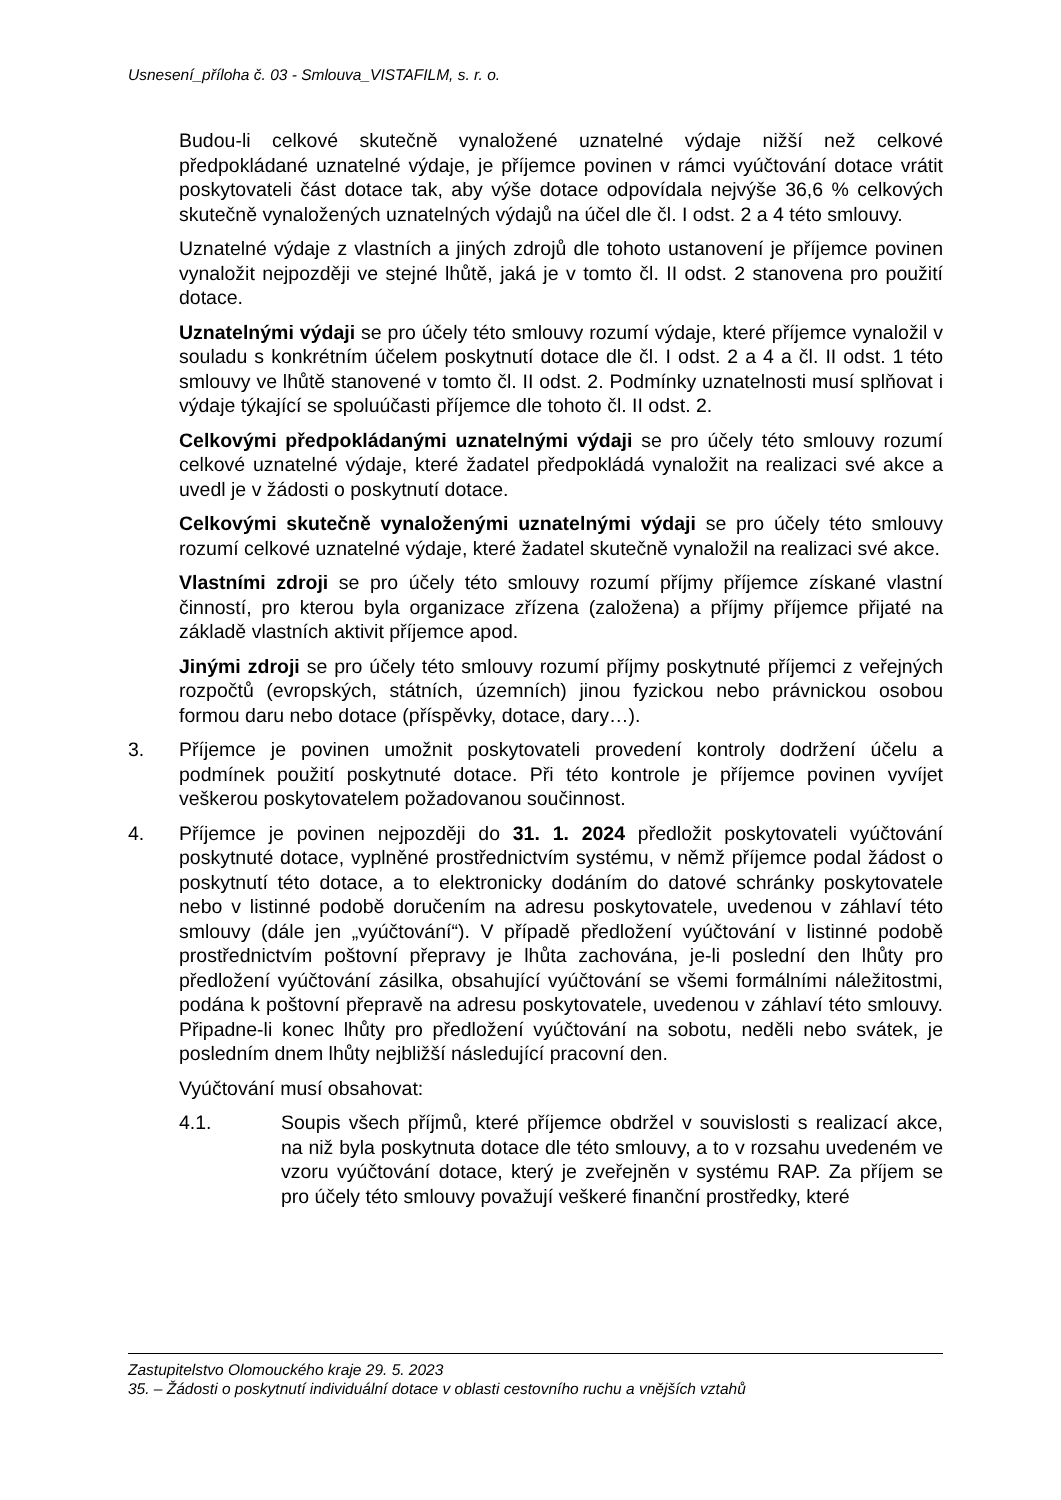Usnesení_příloha č. 03 - Smlouva_VISTAFILM, s. r. o.
Budou-li celkové skutečně vynaložené uznatelné výdaje nižší než celkové předpokládané uznatelné výdaje, je příjemce povinen v rámci vyúčtování dotace vrátit poskytovateli část dotace tak, aby výše dotace odpovídala nejvýše 36,6 % celkových skutečně vynaložených uznatelných výdajů na účel dle čl. I odst. 2 a 4 této smlouvy.
Uznatelné výdaje z vlastních a jiných zdrojů dle tohoto ustanovení je příjemce povinen vynaložit nejpozději ve stejné lhůtě, jaká je v tomto čl. II odst. 2 stanovena pro použití dotace.
Uznatelnými výdaji se pro účely této smlouvy rozumí výdaje, které příjemce vynaložil v souladu s konkrétním účelem poskytnutí dotace dle čl. I odst. 2 a 4 a čl. II odst. 1 této smlouvy ve lhůtě stanovené v tomto čl. II odst. 2. Podmínky uznatelnosti musí splňovat i výdaje týkající se spoluúčasti příjemce dle tohoto čl. II odst. 2.
Celkovými předpokládanými uznatelnými výdaji se pro účely této smlouvy rozumí celkové uznatelné výdaje, které žadatel předpokládá vynaložit na realizaci své akce a uvedl je v žádosti o poskytnutí dotace.
Celkovými skutečně vynaloženými uznatelnými výdaji se pro účely této smlouvy rozumí celkové uznatelné výdaje, které žadatel skutečně vynaložil na realizaci své akce.
Vlastními zdroji se pro účely této smlouvy rozumí příjmy příjemce získané vlastní činností, pro kterou byla organizace zřízena (založena) a příjmy příjemce přijaté na základě vlastních aktivit příjemce apod.
Jinými zdroji se pro účely této smlouvy rozumí příjmy poskytnuté příjemci z veřejných rozpočtů (evropských, státních, územních) jinou fyzickou nebo právnickou osobou formou daru nebo dotace (příspěvky, dotace, dary…).
3. Příjemce je povinen umožnit poskytovateli provedení kontroly dodržení účelu a podmínek použití poskytnuté dotace. Při této kontrole je příjemce povinen vyvíjet veškerou poskytovatelem požadovanou součinnost.
4. Příjemce je povinen nejpozději do 31. 1. 2024 předložit poskytovateli vyúčtování poskytnuté dotace, vyplněné prostřednictvím systému, v němž příjemce podal žádost o poskytnutí této dotace, a to elektronicky dodáním do datové schránky poskytovatele nebo v listinné podobě doručením na adresu poskytovatele, uvedenou v záhlaví této smlouvy (dále jen „vyúčtování“). V případě předložení vyúčtování v listinné podobě prostřednictvím poštovní přepravy je lhůta zachována, je-li poslední den lhůty pro předložení vyúčtování zásilka, obsahující vyúčtování se všemi formálními náležitostmi, podána k poštovní přepravě na adresu poskytovatele, uvedenou v záhlaví této smlouvy. Připadne-li konec lhůty pro předložení vyúčtování na sobotu, neděli nebo svátek, je posledním dnem lhůty nejbližší následující pracovní den.
Vyúčtování musí obsahovat:
4.1. Soupis všech příjmů, které příjemce obdržel v souvislosti s realizací akce, na niž byla poskytnuta dotace dle této smlouvy, a to v rozsahu uvedeném ve vzoru vyúčtování dotace, který je zveřejněn v systému RAP. Za příjem se pro účely této smlouvy považují veškeré finanční prostředky, které
Zastupitelstvo Olomouckého kraje 29. 5. 2023
35. – Žádosti o poskytnutí individuální dotace v oblasti cestovního ruchu a vnějších vztahů